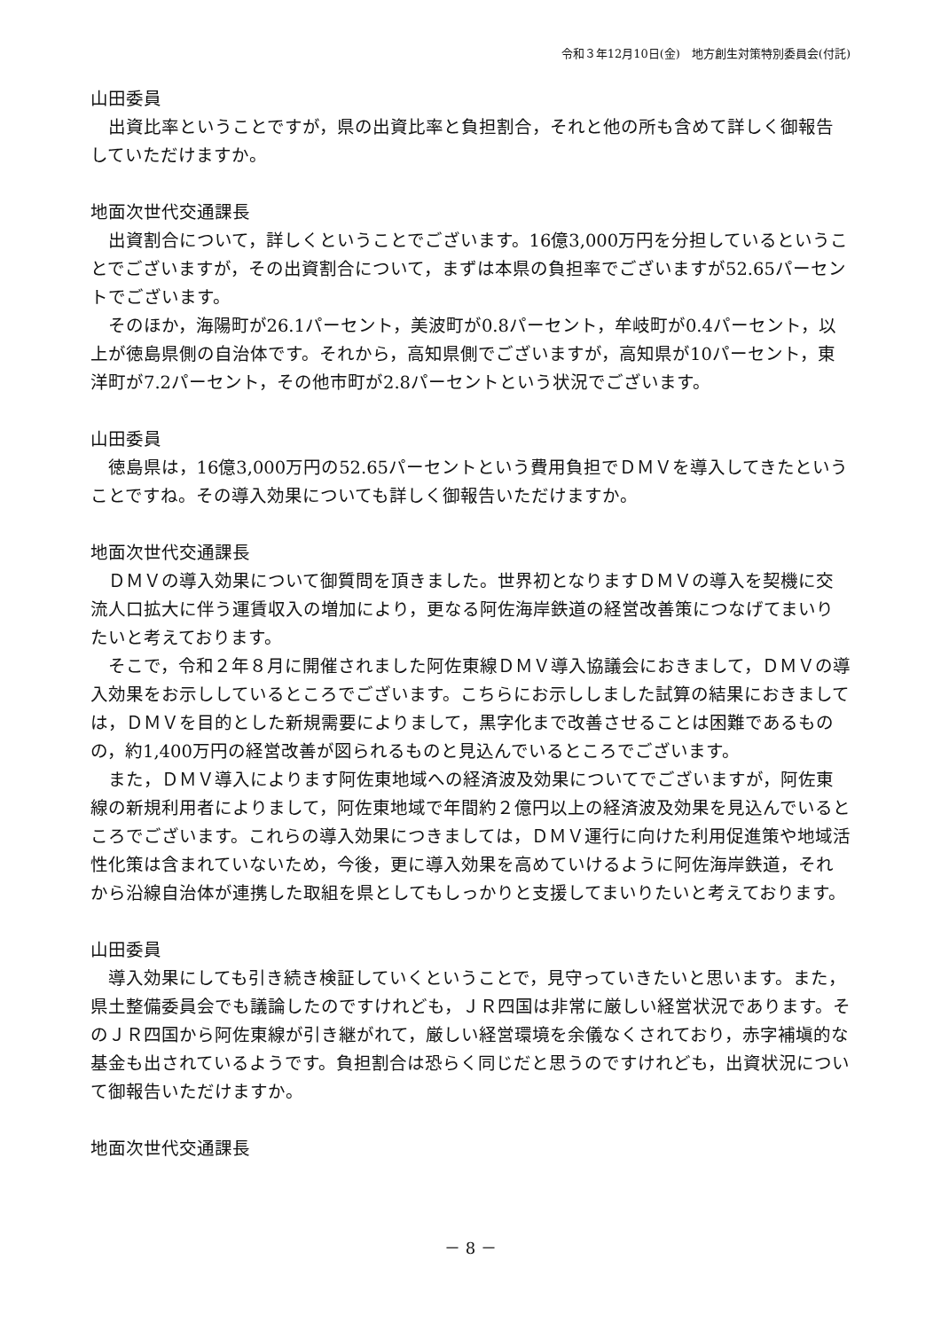令和３年12月10日(金)　地方創生対策特別委員会(付託)
山田委員
出資比率ということですが，県の出資比率と負担割合，それと他の所も含めて詳しく御報告していただけますか。
地面次世代交通課長
出資割合について，詳しくということでございます。16億3,000万円を分担しているということでございますが，その出資割合について，まずは本県の負担率でございますが52.65パーセントでございます。
そのほか，海陽町が26.1パーセント，美波町が0.8パーセント，牟岐町が0.4パーセント，以上が徳島県側の自治体です。それから，高知県側でございますが，高知県が10パーセント，東洋町が7.2パーセント，その他市町が2.8パーセントという状況でございます。
山田委員
徳島県は，16億3,000万円の52.65パーセントという費用負担でＤＭＶを導入してきたということですね。その導入効果についても詳しく御報告いただけますか。
地面次世代交通課長
ＤＭＶの導入効果について御質問を頂きました。世界初となりますＤＭＶの導入を契機に交流人口拡大に伴う運賃収入の増加により，更なる阿佐海岸鉄道の経営改善策につなげてまいりたいと考えております。
そこで，令和２年８月に開催されました阿佐東線ＤＭＶ導入協議会におきまして，ＤＭＶの導入効果をお示ししているところでございます。こちらにお示ししました試算の結果におきましては，ＤＭＶを目的とした新規需要によりまして，黒字化まで改善させることは困難であるものの，約1,400万円の経営改善が図られるものと見込んでいるところでございます。
また，ＤＭＶ導入によります阿佐東地域への経済波及効果についてでございますが，阿佐東線の新規利用者によりまして，阿佐東地域で年間約２億円以上の経済波及効果を見込んでいるところでございます。これらの導入効果につきましては，ＤＭＶ運行に向けた利用促進策や地域活性化策は含まれていないため，今後，更に導入効果を高めていけるように阿佐海岸鉄道，それから沿線自治体が連携した取組を県としてもしっかりと支援してまいりたいと考えております。
山田委員
導入効果にしても引き続き検証していくということで，見守っていきたいと思います。また，県土整備委員会でも議論したのですけれども，ＪＲ四国は非常に厳しい経営状況であります。そのＪＲ四国から阿佐東線が引き継がれて，厳しい経営環境を余儀なくされており，赤字補塡的な基金も出されているようです。負担割合は恐らく同じだと思うのですけれども，出資状況について御報告いただけますか。
地面次世代交通課長
－ 8 －